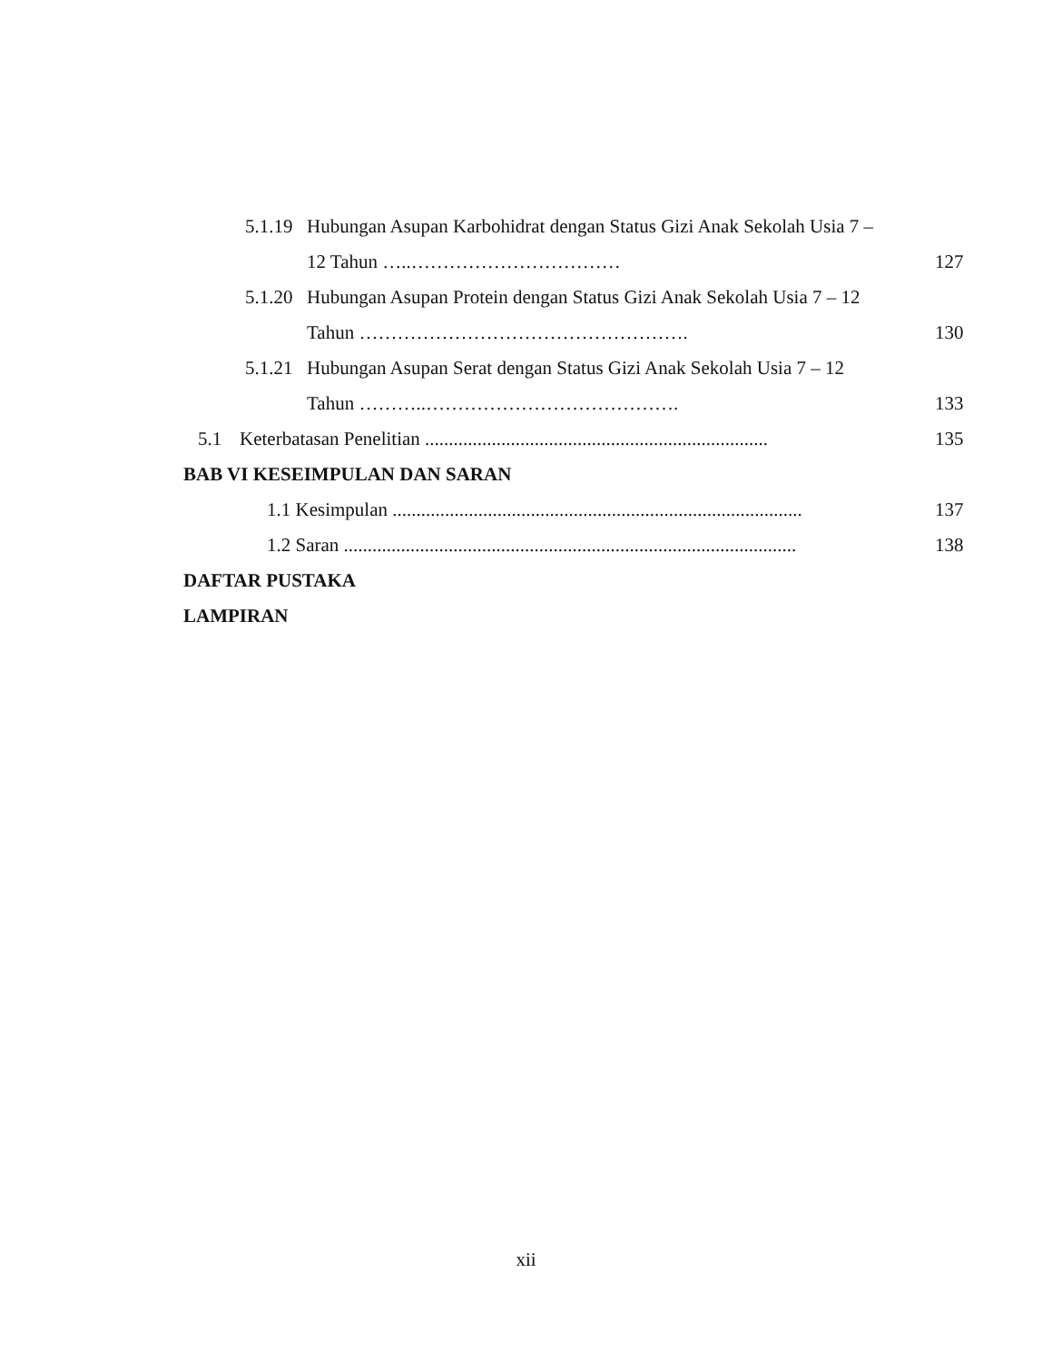5.1.19 Hubungan Asupan Karbohidrat dengan Status Gizi Anak Sekolah Usia 7 –
12 Tahun …..…………………………… 127
5.1.20 Hubungan Asupan Protein dengan Status Gizi Anak Sekolah Usia 7 – 12
Tahun ……………………………………………. 130
5.1.21 Hubungan Asupan Serat dengan Status Gizi Anak Sekolah Usia 7 – 12
Tahun ………..…………………………………. 133
5.1 Keterbatasan Penelitian ........................................................................ 135
BAB VI KESEIMPULAN DAN SARAN
1.1 Kesimpulan ...................................................................................... 137
1.2 Saran ............................................................................................... 138
DAFTAR PUSTAKA
LAMPIRAN
xii